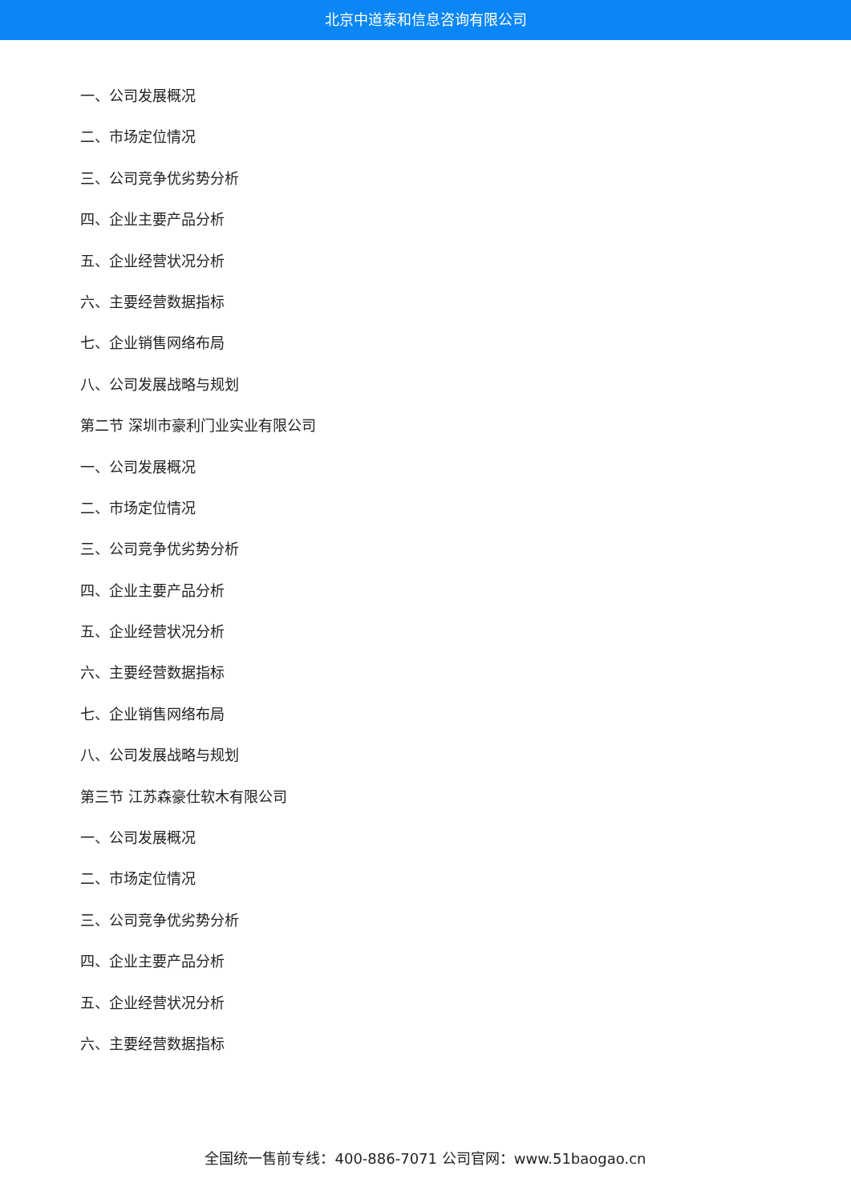北京中道泰和信息咨询有限公司
一、公司发展概况
二、市场定位情况
三、公司竞争优劣势分析
四、企业主要产品分析
五、企业经营状况分析
六、主要经营数据指标
七、企业销售网络布局
八、公司发展战略与规划
第二节 深圳市豪利门业实业有限公司
一、公司发展概况
二、市场定位情况
三、公司竞争优劣势分析
四、企业主要产品分析
五、企业经营状况分析
六、主要经营数据指标
七、企业销售网络布局
八、公司发展战略与规划
第三节 江苏森豪仕软木有限公司
一、公司发展概况
二、市场定位情况
三、公司竞争优劣势分析
四、企业主要产品分析
五、企业经营状况分析
六、主要经营数据指标
全国统一售前专线：400-886-7071 公司官网：www.51baogao.cn